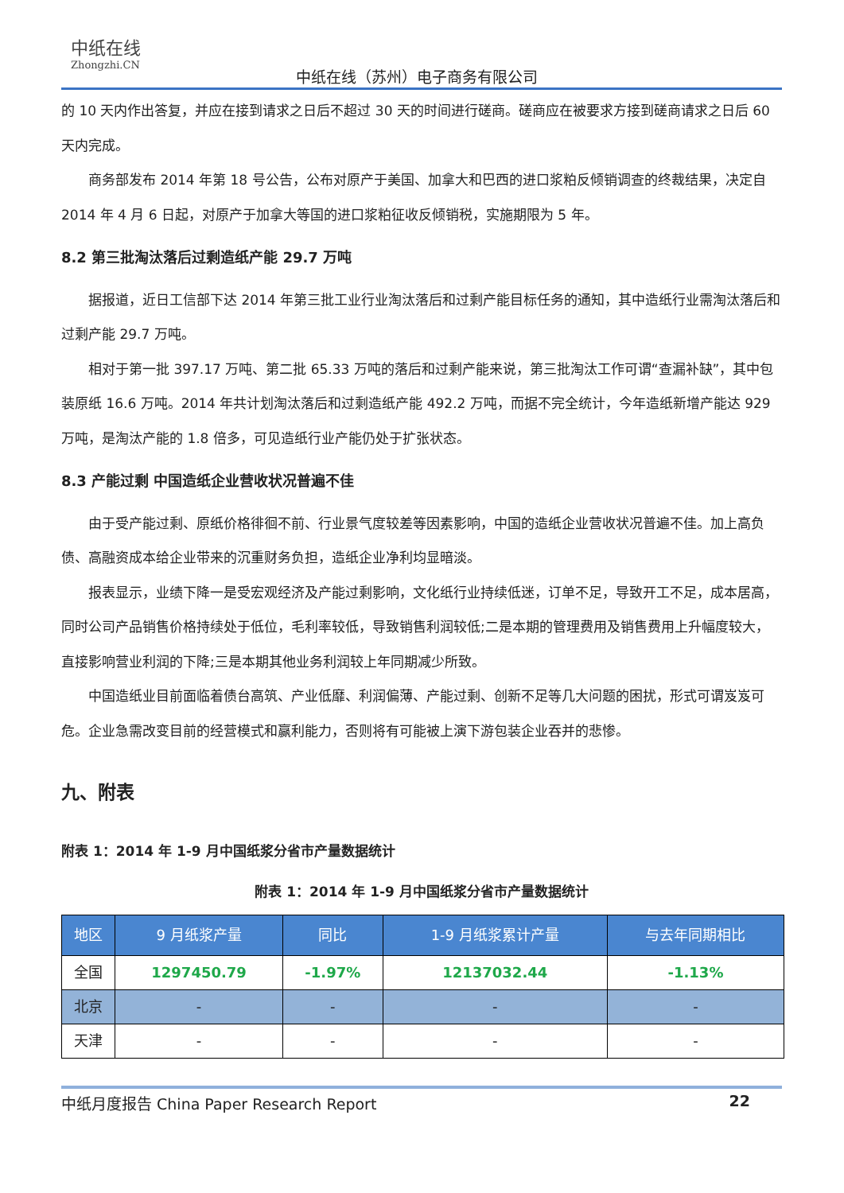中纸在线
Zhongzhi.CN
中纸在线（苏州）电子商务有限公司
的 10 天内作出答复，并应在接到请求之日后不超过 30 天的时间进行磋商。磋商应在被要求方接到磋商请求之日后 60 天内完成。
商务部发布 2014 年第 18 号公告，公布对原产于美国、加拿大和巴西的进口浆粕反倾销调查的终裁结果，决定自 2014 年 4 月 6 日起，对原产于加拿大等国的进口浆粕征收反倾销税，实施期限为 5 年。
8.2 第三批淘汰落后过剩造纸产能 29.7 万吨
据报道，近日工信部下达 2014 年第三批工业行业淘汰落后和过剩产能目标任务的通知，其中造纸行业需淘汰落后和过剩产能 29.7 万吨。
相对于第一批 397.17 万吨、第二批 65.33 万吨的落后和过剩产能来说，第三批淘汰工作可谓“查漏补缺”，其中包装原纸 16.6 万吨。2014 年共计划淘汰落后和过剩造纸产能 492.2 万吨，而据不完全统计，今年造纸新增产能达 929 万吨，是淘汰产能的 1.8 倍多，可见造纸行业产能仍处于扩张状态。
8.3 产能过剩 中国造纸企业营收状况普遍不佳
由于受产能过剩、原纸价格徘徊不前、行业景气度较差等因素影响，中国的造纸企业营收状况普遍不佳。加上高负债、高融资成本给企业带来的沉重财务负担，造纸企业净利均显暗淡。
报表显示，业绩下降一是受宏观经济及产能过剩影响，文化纸行业持续低迷，订单不足，导致开工不足，成本居高，同时公司产品销售价格持续处于低位，毛利率较低，导致销售利润较低;二是本期的管理费用及销售费用上升幅度较大，直接影响营业利润的下降;三是本期其他业务利润较上年同期减少所致。
中国造纸业目前面临着债台高筑、产业低靡、利润偏薄、产能过剩、创新不足等几大问题的困扰，形式可谓岌岌可危。企业急需改变目前的经营模式和赢利能力，否则将有可能被上演下游包装企业吞并的悲惨。
九、附表
附表 1：2014 年 1-9 月中国纸浆分省市产量数据统计
附表 1：2014 年 1-9 月中国纸浆分省市产量数据统计
| 地区 | 9 月纸浆产量 | 同比 | 1-9 月纸浆累计产量 | 与去年同期相比 |
| --- | --- | --- | --- | --- |
| 全国 | 1297450.79 | -1.97% | 12137032.44 | -1.13% |
| 北京 | - | - | - | - |
| 天津 | - | - | - | - |
中纸月度报告 China Paper Research Report 22